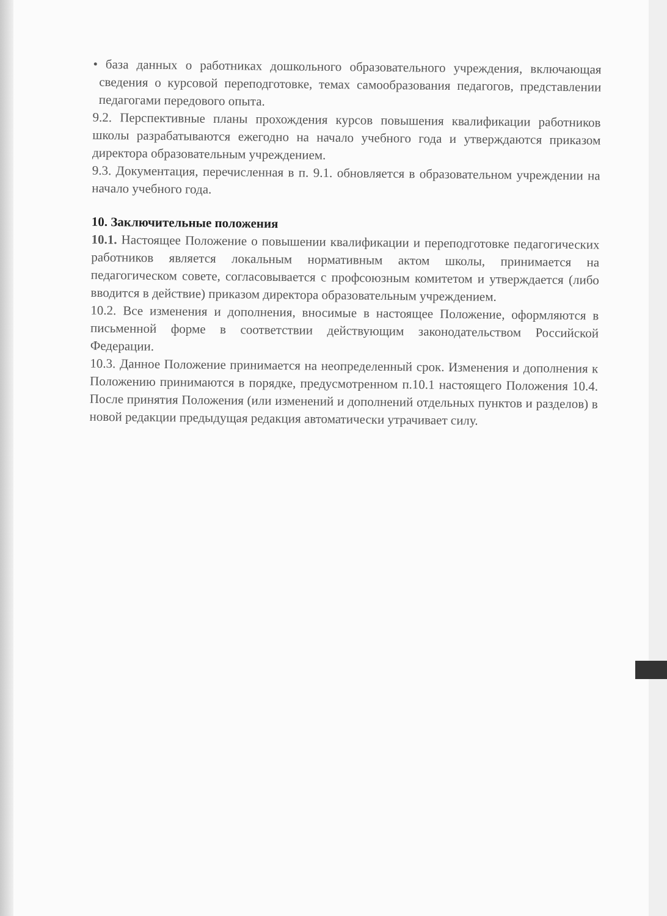• база данных о работниках дошкольного образовательного учреждения, включающая сведения о курсовой переподготовке, темах самообразования педагогов, представлении педагогами передового опыта.
9.2. Перспективные планы прохождения курсов повышения квалификации работников школы разрабатываются ежегодно на начало учебного года и утверждаются приказом директора образовательным учреждением.
9.3. Документация, перечисленная в п. 9.1. обновляется в образовательном учреждении на начало учебного года.
10. Заключительные положения
10.1. Настоящее Положение о повышении квалификации и переподготовке педагогических работников является локальным нормативным актом школы, принимается на педагогическом совете, согласовывается с профсоюзным комитетом и утверждается (либо вводится в действие) приказом директора образовательным учреждением.
10.2. Все изменения и дополнения, вносимые в настоящее Положение, оформляются в письменной форме в соответствии действующим законодательством Российской Федерации.
10.3. Данное Положение принимается на неопределенный срок. Изменения и дополнения к Положению принимаются в порядке, предусмотренном п.10.1 настоящего Положения 10.4. После принятия Положения (или изменений и дополнений отдельных пунктов и разделов) в новой редакции предыдущая редакция автоматически утрачивает силу.